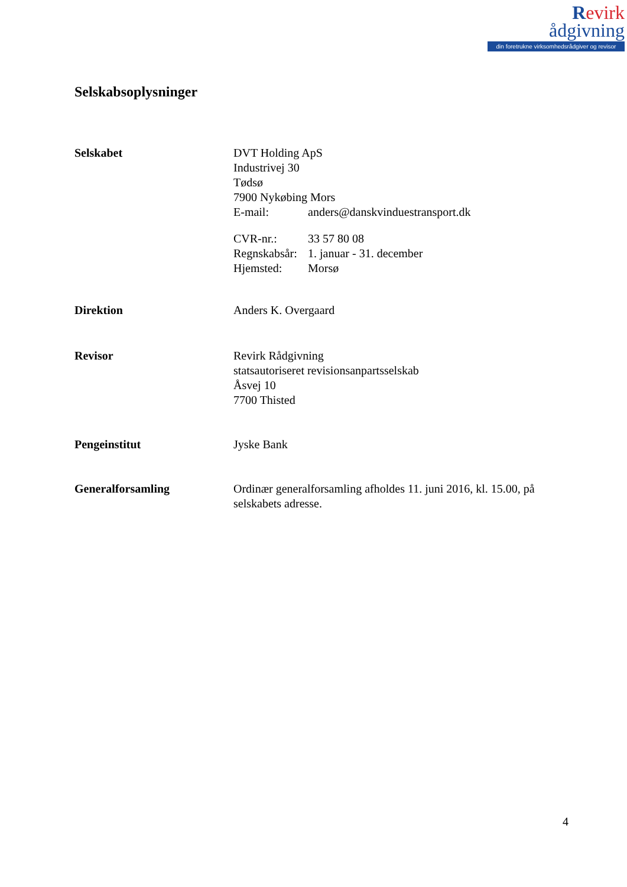Revirk
ådgivning
din foretrukne virksomhedsrådgiver og revisor
Selskabsoplysninger
Selskabet DVT Holding ApS
Industrivej 30
Tødsø
7900 Nykøbing Mors
E-mail: anders@danskvinduestransport.dk
CVR-nr.: 33 57 80 08
Regnskabsår: 1. januar - 31. december
Hjemsted: Morsø
Direktion Anders K. Overgaard
Revisor Revirk Rådgivning
statsautoriseret revisionsanpartsselskab
Åsvej 10
7700 Thisted
Pengeinstitut Jyske Bank
Generalforsamling Ordinær generalforsamling afholdes 11. juni 2016, kl. 15.00, på selskabets adresse.
4